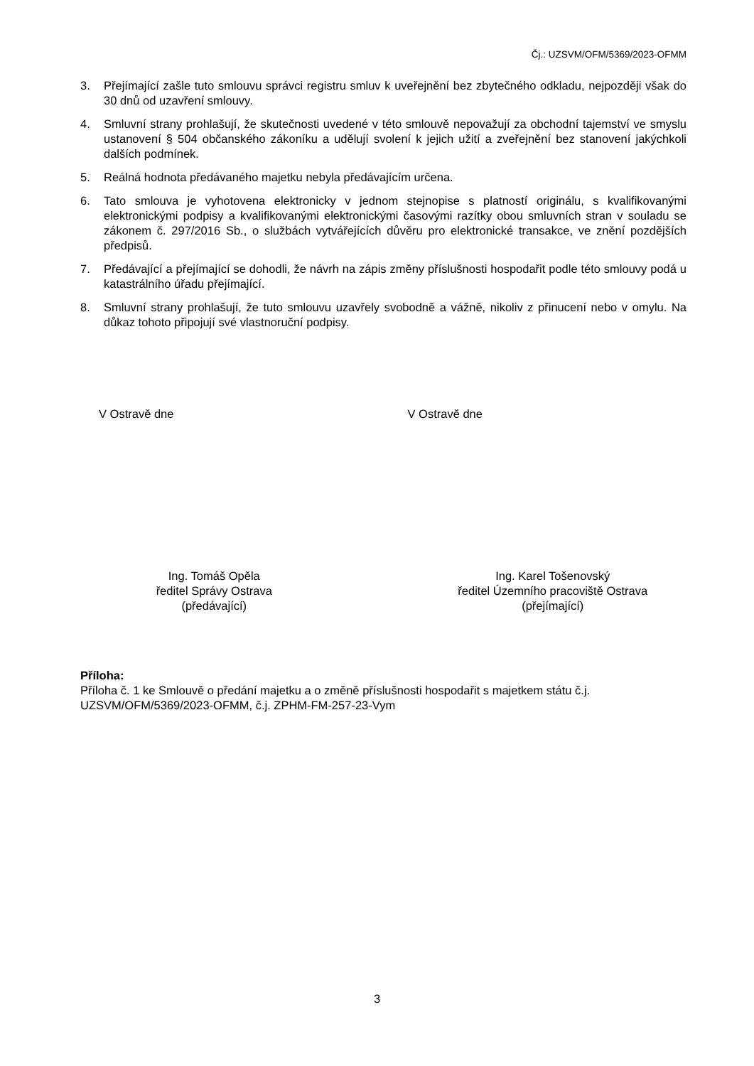Čj.: UZSVM/OFM/5369/2023-OFMM
3. Přejímající zašle tuto smlouvu správci registru smluv k uveřejnění bez zbytečného odkladu, nejpozději však do 30 dnů od uzavření smlouvy.
4. Smluvní strany prohlašují, že skutečnosti uvedené v této smlouvě nepovažují za obchodní tajemství ve smyslu ustanovení § 504 občanského zákoníku a udělují svolení k jejich užití a zveřejnění bez stanovení jakýchkoli dalších podmínek.
5. Reálná hodnota předávaného majetku nebyla předávajícím určena.
6. Tato smlouva je vyhotovena elektronicky v jednom stejnopise s platností originálu, s kvalifikovanými elektronickými podpisy a kvalifikovanými elektronickými časovými razítky obou smluvních stran v souladu se zákonem č. 297/2016 Sb., o službách vytvářejících důvěru pro elektronické transakce, ve znění pozdějších předpisů.
7. Předávající a přejímající se dohodli, že návrh na zápis změny příslušnosti hospodařit podle této smlouvy podá u katastrálního úřadu přejímající.
8. Smluvní strany prohlašují, že tuto smlouvu uzavřely svobodně a vážně, nikoliv z přinucení nebo v omylu. Na důkaz tohoto připojují své vlastnoruční podpisy.
V Ostravě dne V Ostravě dne
Ing. Tomáš Opěla
ředitel Správy Ostrava
(předávající)
Ing. Karel Tošenovský
ředitel Územního pracoviště Ostrava
(přejímající)
Příloha:
Příloha č. 1 ke Smlouvě o předání majetku a o změně příslušnosti hospodařit s majetkem státu č.j. UZSVM/OFM/5369/2023-OFMM, č.j. ZPHM-FM-257-23-Vym
3